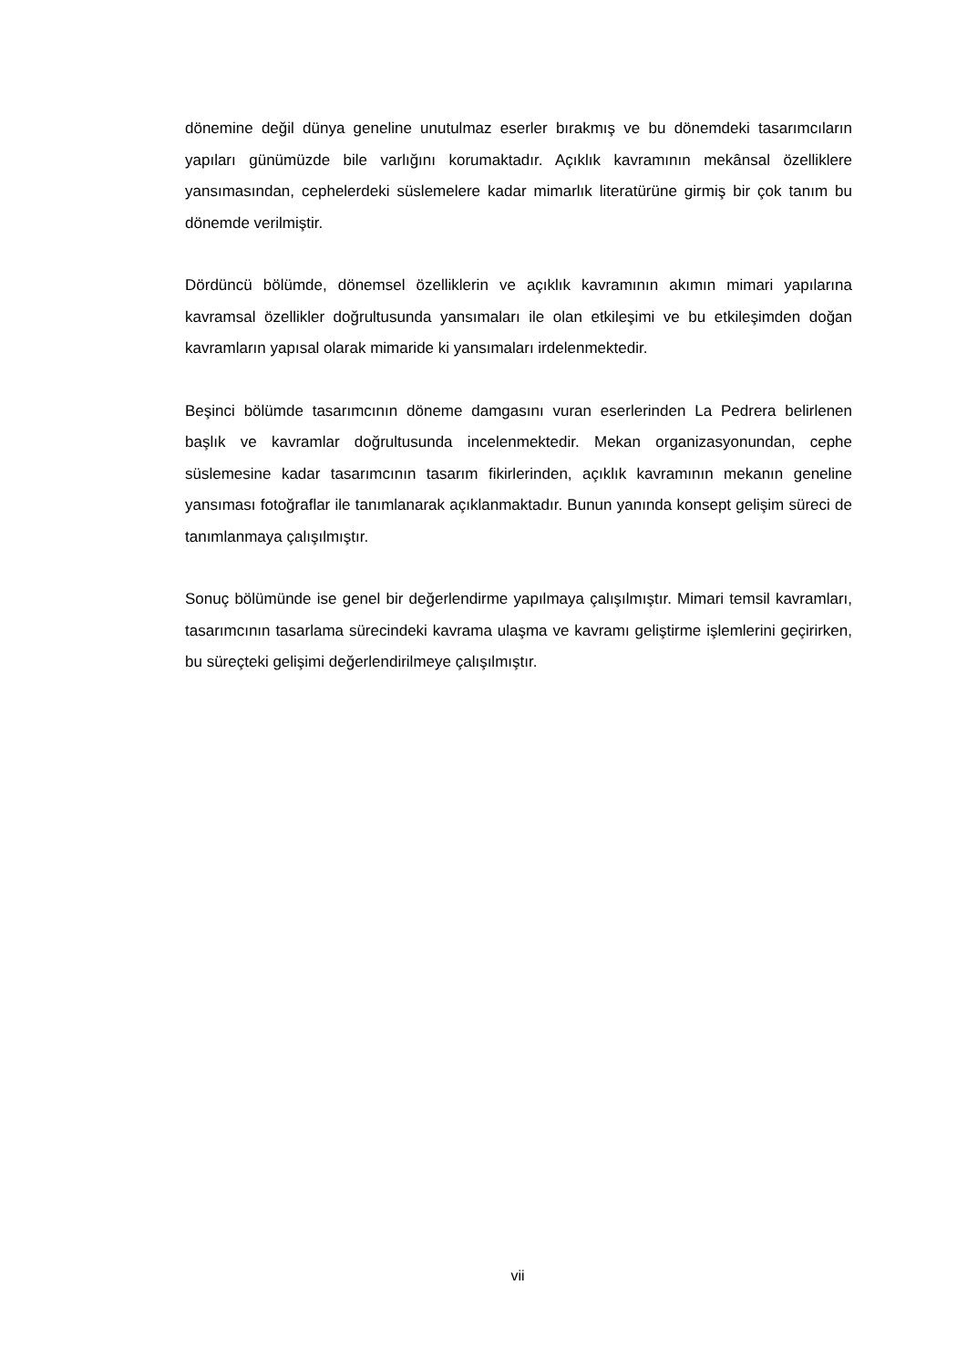dönemine değil dünya geneline unutulmaz eserler bırakmış ve bu dönemdeki tasarımcıların yapıları günümüzde bile varlığını korumaktadır. Açıklık kavramının mekânsal özelliklere yansımasından, cephelerdeki süslemelere kadar mimarlık literatürüne girmiş bir çok tanım bu dönemde verilmiştir.
Dördüncü bölümde, dönemsel özelliklerin ve açıklık kavramının akımın mimari yapılarına kavramsal özellikler doğrultusunda yansımaları ile olan etkileşimi ve bu etkileşimden doğan kavramların yapısal olarak mimaride ki yansımaları irdelenmektedir.
Beşinci bölümde tasarımcının döneme damgasını vuran eserlerinden La Pedrera belirlenen başlık ve kavramlar doğrultusunda incelenmektedir. Mekan organizasyonundan, cephe süslemesine kadar tasarımcının tasarım fikirlerinden, açıklık kavramının mekanın geneline yansıması fotoğraflar ile tanımlanarak açıklanmaktadır. Bunun yanında konsept gelişim süreci de tanımlanmaya çalışılmıştır.
Sonuç bölümünde ise genel bir değerlendirme yapılmaya çalışılmıştır. Mimari temsil kavramları, tasarımcının tasarlama sürecindeki kavrama ulaşma ve kavramı geliştirme işlemlerini geçirirken, bu süreçteki gelişimi değerlendirilmeye çalışılmıştır.
vii